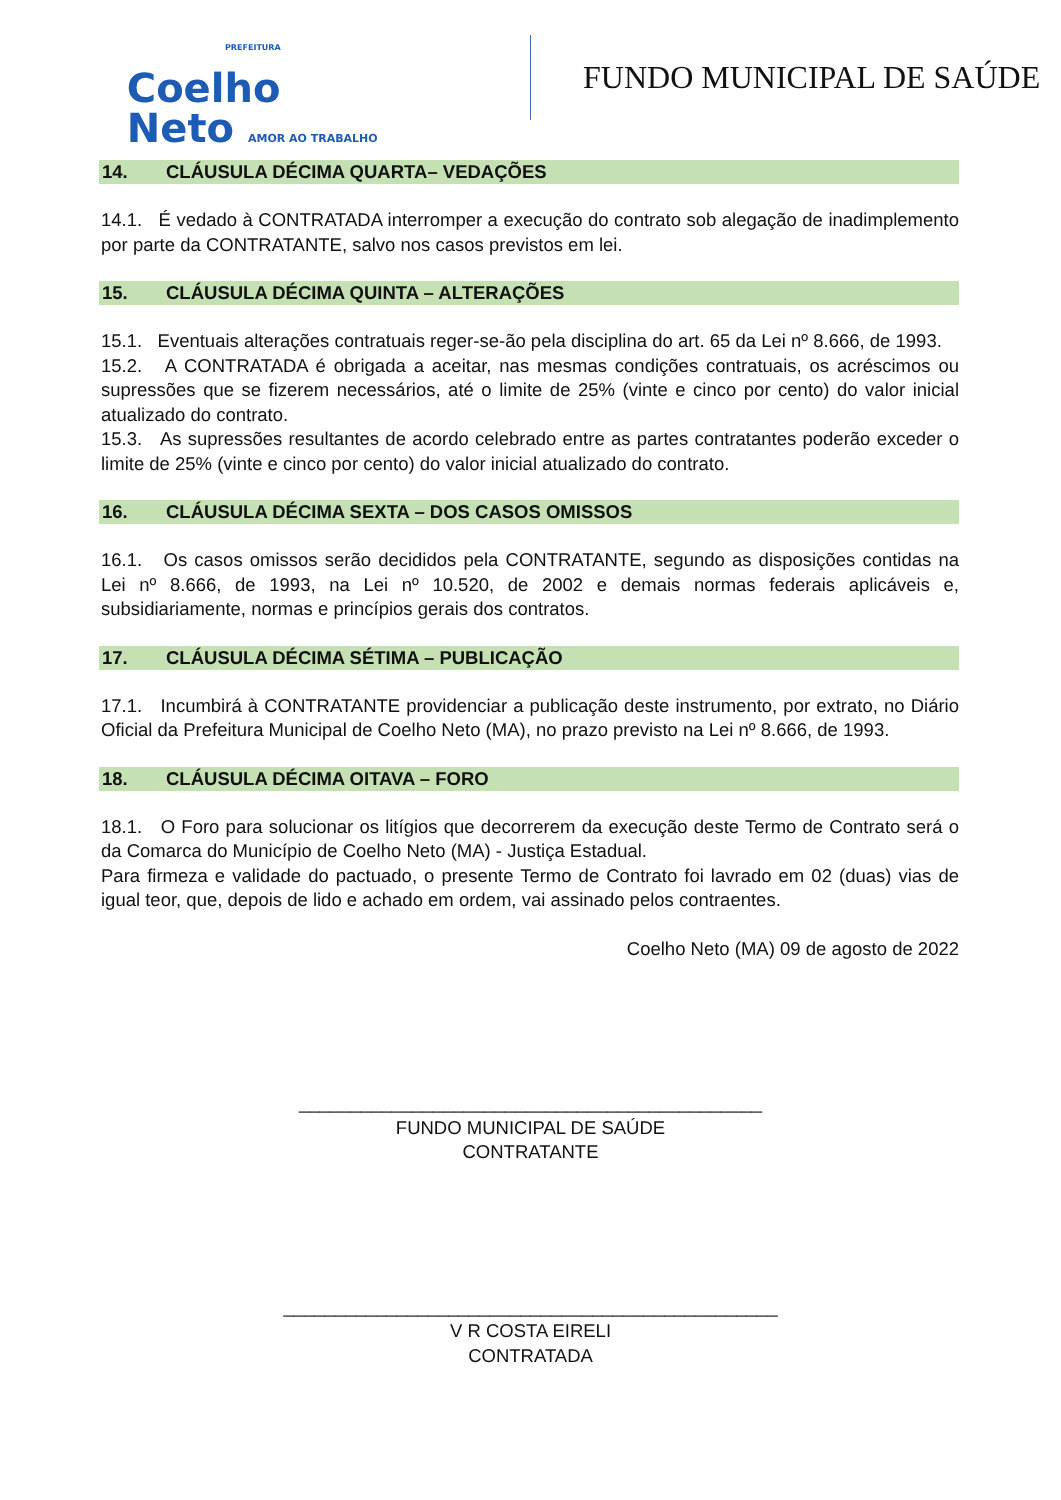PREFEITURA
Coelho
Neto AMOR AO TRABALHO
FUNDO MUNICIPAL DE SAÚDE
14. CLÁUSULA DÉCIMA QUARTA– VEDAÇÕES
14.1. É vedado à CONTRATADA interromper a execução do contrato sob alegação de inadimplemento por parte da CONTRATANTE, salvo nos casos previstos em lei.
15. CLÁUSULA DÉCIMA QUINTA – ALTERAÇÕES
15.1. Eventuais alterações contratuais reger-se-ão pela disciplina do art. 65 da Lei nº 8.666, de 1993.
15.2. A CONTRATADA é obrigada a aceitar, nas mesmas condições contratuais, os acréscimos ou supressões que se fizerem necessários, até o limite de 25% (vinte e cinco por cento) do valor inicial atualizado do contrato.
15.3. As supressões resultantes de acordo celebrado entre as partes contratantes poderão exceder o limite de 25% (vinte e cinco por cento) do valor inicial atualizado do contrato.
16. CLÁUSULA DÉCIMA SEXTA – DOS CASOS OMISSOS
16.1. Os casos omissos serão decididos pela CONTRATANTE, segundo as disposições contidas na Lei nº 8.666, de 1993, na Lei nº 10.520, de 2002 e demais normas federais aplicáveis e, subsidiariamente, normas e princípios gerais dos contratos.
17. CLÁUSULA DÉCIMA SÉTIMA – PUBLICAÇÃO
17.1. Incumbirá à CONTRATANTE providenciar a publicação deste instrumento, por extrato, no Diário Oficial da Prefeitura Municipal de Coelho Neto (MA), no prazo previsto na Lei nº 8.666, de 1993.
18. CLÁUSULA DÉCIMA OITAVA – FORO
18.1. O Foro para solucionar os litígios que decorrerem da execução deste Termo de Contrato será o da Comarca do Município de Coelho Neto (MA) - Justiça Estadual.
Para firmeza e validade do pactuado, o presente Termo de Contrato foi lavrado em 02 (duas) vias de igual teor, que, depois de lido e achado em ordem, vai assinado pelos contraentes.
Coelho Neto (MA) 09 de agosto de 2022
_____________________________________________
FUNDO MUNICIPAL DE SAÚDE
CONTRATANTE
________________________________________________
V R COSTA EIRELI
CONTRATADA